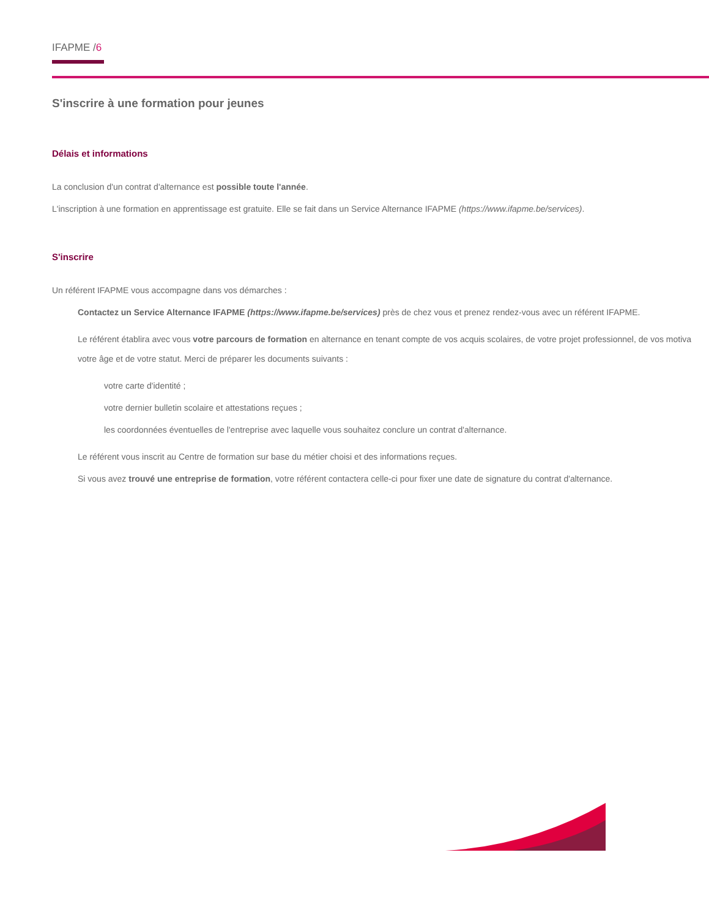IFAPME /6
S'inscrire à une formation pour jeunes
Délais et informations
La conclusion d'un contrat d'alternance est possible toute l'année.
L'inscription à une formation en apprentissage est gratuite. Elle se fait dans un Service Alternance IFAPME (https://www.ifapme.be/services).
S'inscrire
Un référent IFAPME vous accompagne dans vos démarches :
Contactez un Service Alternance IFAPME (https://www.ifapme.be/services) près de chez vous et prenez rendez-vous avec un référent IFAPME.
Le référent établira avec vous votre parcours de formation en alternance en tenant compte de vos acquis scolaires, de votre projet professionnel, de vos motiva
votre âge et de votre statut. Merci de préparer les documents suivants :
votre carte d'identité ;
votre dernier bulletin scolaire et attestations reçues ;
les coordonnées éventuelles de l'entreprise avec laquelle vous souhaitez conclure un contrat d'alternance.
Le référent vous inscrit au Centre de formation sur base du métier choisi et des informations reçues.
Si vous avez trouvé une entreprise de formation, votre référent contactera celle-ci pour fixer une date de signature du contrat d'alternance.